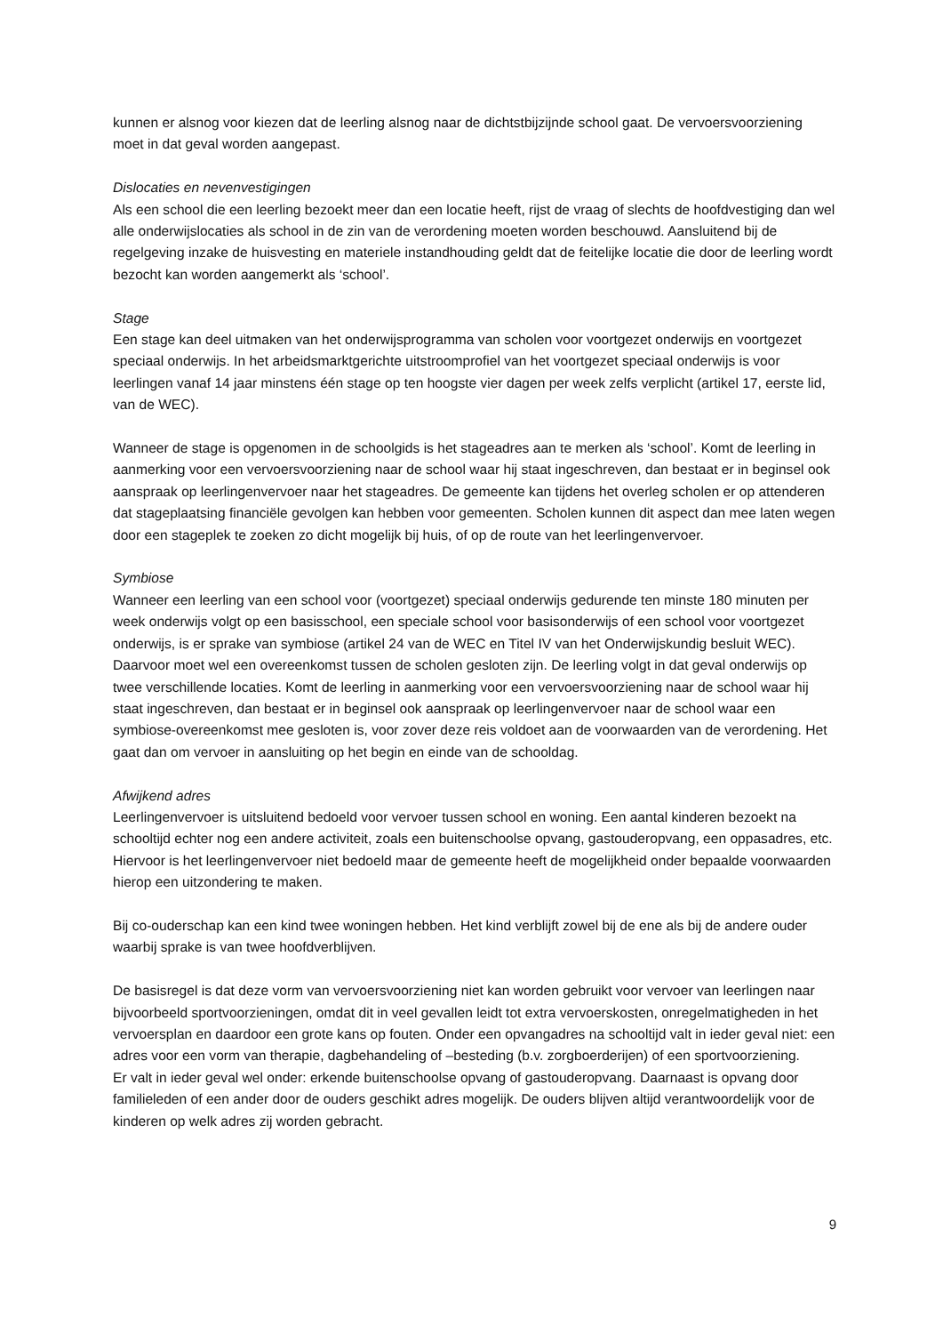kunnen er alsnog voor kiezen dat de leerling alsnog naar de dichtstbijzijnde school gaat. De vervoersvoorziening moet in dat geval worden aangepast.
Dislocaties en nevenvestigingen
Als een school die een leerling bezoekt meer dan een locatie heeft, rijst de vraag of slechts de hoofdvestiging dan wel alle onderwijslocaties als school in de zin van de verordening moeten worden beschouwd. Aansluitend bij de regelgeving inzake de huisvesting en materiele instandhouding geldt dat de feitelijke locatie die door de leerling wordt bezocht kan worden aangemerkt als ‘school’.
Stage
Een stage kan deel uitmaken van het onderwijsprogramma van scholen voor voortgezet onderwijs en voortgezet speciaal onderwijs. In het arbeidsmarktgerichte uitstroomprofiel van het voortgezet speciaal onderwijs is voor leerlingen vanaf 14 jaar minstens één stage op ten hoogste vier dagen per week zelfs verplicht (artikel 17, eerste lid, van de WEC).
Wanneer de stage is opgenomen in de schoolgids is het stageadres aan te merken als ‘school’. Komt de leerling in aanmerking voor een vervoersvoorziening naar de school waar hij staat ingeschreven, dan bestaat er in beginsel ook aanspraak op leerlingenvervoer naar het stageadres. De gemeente kan tijdens het overleg scholen er op attenderen dat stageplaatsing financiële gevolgen kan hebben voor gemeenten. Scholen kunnen dit aspect dan mee laten wegen door een stageplek te zoeken zo dicht mogelijk bij huis, of op de route van het leerlingenvervoer.
Symbiose
Wanneer een leerling van een school voor (voortgezet) speciaal onderwijs gedurende ten minste 180 minuten per week onderwijs volgt op een basisschool, een speciale school voor basisonderwijs of een school voor voortgezet onderwijs, is er sprake van symbiose (artikel 24 van de WEC en Titel IV van het Onderwijskundig besluit WEC). Daarvoor moet wel een overeenkomst tussen de scholen gesloten zijn. De leerling volgt in dat geval onderwijs op twee verschillende locaties. Komt de leerling in aanmerking voor een vervoersvoorziening naar de school waar hij staat ingeschreven, dan bestaat er in beginsel ook aanspraak op leerlingenvervoer naar de school waar een symbiose-overeenkomst mee gesloten is, voor zover deze reis voldoet aan de voorwaarden van de verordening. Het gaat dan om vervoer in aansluiting op het begin en einde van de schooldag.
Afwijkend adres
Leerlingenvervoer is uitsluitend bedoeld voor vervoer tussen school en woning. Een aantal kinderen bezoekt na schooltijd echter nog een andere activiteit, zoals een buitenschoolse opvang, gastouderopvang, een oppasadres, etc. Hiervoor is het leerlingenvervoer niet bedoeld maar de gemeente heeft de mogelijkheid onder bepaalde voorwaarden hierop een uitzondering te maken.
Bij co-ouderschap kan een kind twee woningen hebben. Het kind verblijft zowel bij de ene als bij de andere ouder waarbij sprake is van twee hoofdverblijven.
De basisregel is dat deze vorm van vervoersvoorziening niet kan worden gebruikt voor vervoer van leerlingen naar bijvoorbeeld sportvoorzieningen, omdat dit in veel gevallen leidt tot extra vervoerskosten, onregelmatigheden in het vervoersplan en daardoor een grote kans op fouten. Onder een opvangadres na schooltijd valt in ieder geval niet: een adres voor een vorm van therapie, dagbehandeling of –besteding (b.v. zorgboerderijen) of een sportvoorziening.
Er valt in ieder geval wel onder: erkende buitenschoolse opvang of gastouderopvang. Daarnaast is opvang door familieleden of een ander door de ouders geschikt adres mogelijk. De ouders blijven altijd verantwoordelijk voor de kinderen op welk adres zij worden gebracht.
9